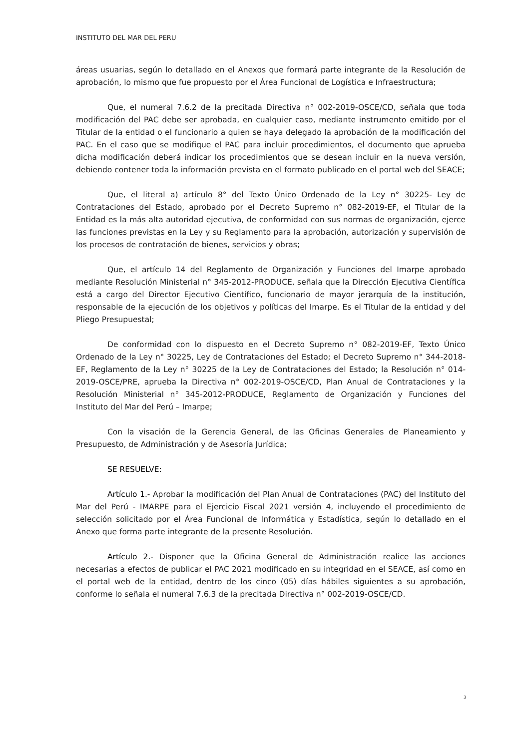INSTITUTO DEL MAR DEL PERU
áreas usuarias, según lo detallado en el Anexos que formará parte integrante de la Resolución de aprobación, lo mismo que fue propuesto por el Área Funcional de Logística e Infraestructura;
Que, el numeral 7.6.2 de la precitada Directiva n° 002-2019-OSCE/CD, señala que toda modificación del PAC debe ser aprobada, en cualquier caso, mediante instrumento emitido por el Titular de la entidad o el funcionario a quien se haya delegado la aprobación de la modificación del PAC. En el caso que se modifique el PAC para incluir procedimientos, el documento que aprueba dicha modificación deberá indicar los procedimientos que se desean incluir en la nueva versión, debiendo contener toda la información prevista en el formato publicado en el portal web del SEACE;
Que, el literal a) artículo 8° del Texto Único Ordenado de la Ley n° 30225- Ley de Contrataciones del Estado, aprobado por el Decreto Supremo n° 082-2019-EF, el Titular de la Entidad es la más alta autoridad ejecutiva, de conformidad con sus normas de organización, ejerce las funciones previstas en la Ley y su Reglamento para la aprobación, autorización y supervisión de los procesos de contratación de bienes, servicios y obras;
Que, el artículo 14 del Reglamento de Organización y Funciones del Imarpe aprobado mediante Resolución Ministerial n° 345-2012-PRODUCE, señala que la Dirección Ejecutiva Científica está a cargo del Director Ejecutivo Científico, funcionario de mayor jerarquía de la institución, responsable de la ejecución de los objetivos y políticas del Imarpe. Es el Titular de la entidad y del Pliego Presupuestal;
De conformidad con lo dispuesto en el Decreto Supremo n° 082-2019-EF, Texto Único Ordenado de la Ley n° 30225, Ley de Contrataciones del Estado; el Decreto Supremo n° 344-2018-EF, Reglamento de la Ley n° 30225 de la Ley de Contrataciones del Estado; la Resolución n° 014-2019-OSCE/PRE, aprueba la Directiva n° 002-2019-OSCE/CD, Plan Anual de Contrataciones y la Resolución Ministerial n° 345-2012-PRODUCE, Reglamento de Organización y Funciones del Instituto del Mar del Perú – Imarpe;
Con la visación de la Gerencia General, de las Oficinas Generales de Planeamiento y Presupuesto, de Administración y de Asesoría Jurídica;
SE RESUELVE:
Artículo 1.- Aprobar la modificación del Plan Anual de Contrataciones (PAC) del Instituto del Mar del Perú - IMARPE para el Ejercicio Fiscal 2021 versión 4, incluyendo el procedimiento de selección solicitado por el Área Funcional de Informática y Estadística, según lo detallado en el Anexo que forma parte integrante de la presente Resolución.
Artículo 2.- Disponer que la Oficina General de Administración realice las acciones necesarias a efectos de publicar el PAC 2021 modificado en su integridad en el SEACE, así como en el portal web de la entidad, dentro de los cinco (05) días hábiles siguientes a su aprobación, conforme lo señala el numeral 7.6.3 de la precitada Directiva n° 002-2019-OSCE/CD.
3